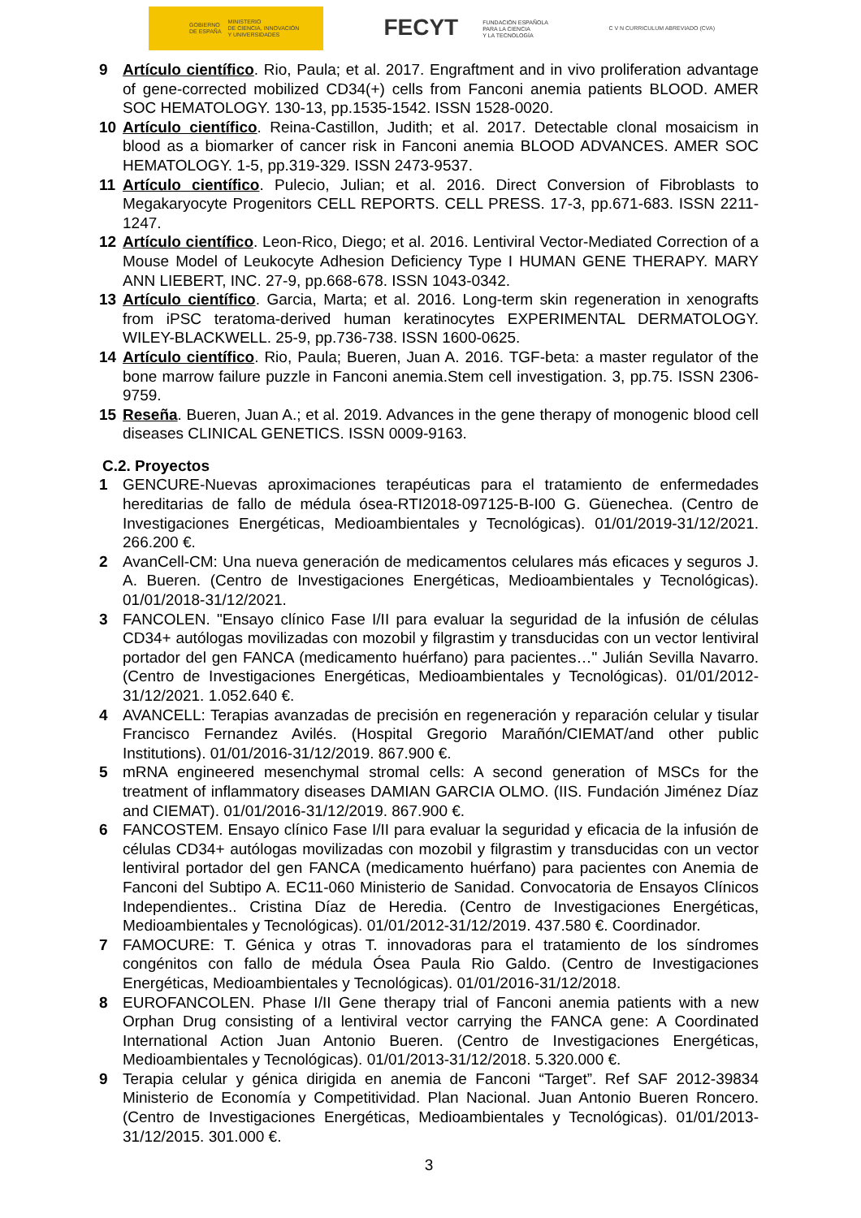GOBIERNO
DE ESPAÑA MINISTERIO
DE CIENCIA, INNOVACIÓN
Y UNIVERSIDADES
FECYT FUNDACIÓN ESPAÑOLA
PARA LA CIENCIA
Y LA TECNOLOGÍA
C V N CURRICULUM ABREVIADO (CVA)
9 Artículo científico. Rio, Paula; et al. 2017. Engraftment and in vivo proliferation advantage of gene-corrected mobilized CD34(+) cells from Fanconi anemia patients BLOOD. AMER SOC HEMATOLOGY. 130-13, pp.1535-1542. ISSN 1528-0020.
10 Artículo científico. Reina-Castillon, Judith; et al. 2017. Detectable clonal mosaicism in blood as a biomarker of cancer risk in Fanconi anemia BLOOD ADVANCES. AMER SOC HEMATOLOGY. 1-5, pp.319-329. ISSN 2473-9537.
11 Artículo científico. Pulecio, Julian; et al. 2016. Direct Conversion of Fibroblasts to Megakaryocyte Progenitors CELL REPORTS. CELL PRESS. 17-3, pp.671-683. ISSN 2211-1247.
12 Artículo científico. Leon-Rico, Diego; et al. 2016. Lentiviral Vector-Mediated Correction of a Mouse Model of Leukocyte Adhesion Deficiency Type I HUMAN GENE THERAPY. MARY ANN LIEBERT, INC. 27-9, pp.668-678. ISSN 1043-0342.
13 Artículo científico. Garcia, Marta; et al. 2016. Long-term skin regeneration in xenografts from iPSC teratoma-derived human keratinocytes EXPERIMENTAL DERMATOLOGY. WILEY-BLACKWELL. 25-9, pp.736-738. ISSN 1600-0625.
14 Artículo científico. Rio, Paula; Bueren, Juan A. 2016. TGF-beta: a master regulator of the bone marrow failure puzzle in Fanconi anemia.Stem cell investigation. 3, pp.75. ISSN 2306-9759.
15 Reseña. Bueren, Juan A.; et al. 2019. Advances in the gene therapy of monogenic blood cell diseases CLINICAL GENETICS. ISSN 0009-9163.
C.2. Proyectos
1 GENCURE-Nuevas aproximaciones terapéuticas para el tratamiento de enfermedades hereditarias de fallo de médula ósea-RTI2018-097125-B-I00 G. Güenechea. (Centro de Investigaciones Energéticas, Medioambientales y Tecnológicas). 01/01/2019-31/12/2021. 266.200 €.
2 AvanCell-CM: Una nueva generación de medicamentos celulares más eficaces y seguros J. A. Bueren. (Centro de Investigaciones Energéticas, Medioambientales y Tecnológicas). 01/01/2018-31/12/2021.
3 FANCOLEN. "Ensayo clínico Fase I/II para evaluar la seguridad de la infusión de células CD34+ autólogas movilizadas con mozobil y filgrastim y transducidas con un vector lentiviral portador del gen FANCA (medicamento huérfano) para pacientes…" Julián Sevilla Navarro. (Centro de Investigaciones Energéticas, Medioambientales y Tecnológicas). 01/01/2012-31/12/2021. 1.052.640 €.
4 AVANCELL: Terapias avanzadas de precisión en regeneración y reparación celular y tisular Francisco Fernandez Avilés. (Hospital Gregorio Marañón/CIEMAT/and other public Institutions). 01/01/2016-31/12/2019. 867.900 €.
5 mRNA engineered mesenchymal stromal cells: A second generation of MSCs for the treatment of inflammatory diseases DAMIAN GARCIA OLMO. (IIS. Fundación Jiménez Díaz and CIEMAT). 01/01/2016-31/12/2019. 867.900 €.
6 FANCOSTEM. Ensayo clínico Fase I/II para evaluar la seguridad y eficacia de la infusión de células CD34+ autólogas movilizadas con mozobil y filgrastim y transducidas con un vector lentiviral portador del gen FANCA (medicamento huérfano) para pacientes con Anemia de Fanconi del Subtipo A. EC11-060 Ministerio de Sanidad. Convocatoria de Ensayos Clínicos Independientes.. Cristina Díaz de Heredia. (Centro de Investigaciones Energéticas, Medioambientales y Tecnológicas). 01/01/2012-31/12/2019. 437.580 €. Coordinador.
7 FAMOCURE: T. Génica y otras T. innovadoras para el tratamiento de los síndromes congénitos con fallo de médula Ósea Paula Rio Galdo. (Centro de Investigaciones Energéticas, Medioambientales y Tecnológicas). 01/01/2016-31/12/2018.
8 EUROFANCOLEN. Phase I/II Gene therapy trial of Fanconi anemia patients with a new Orphan Drug consisting of a lentiviral vector carrying the FANCA gene: A Coordinated International Action Juan Antonio Bueren. (Centro de Investigaciones Energéticas, Medioambientales y Tecnológicas). 01/01/2013-31/12/2018. 5.320.000 €.
9 Terapia celular y génica dirigida en anemia de Fanconi “Target”. Ref SAF 2012-39834 Ministerio de Economía y Competitividad. Plan Nacional. Juan Antonio Bueren Roncero. (Centro de Investigaciones Energéticas, Medioambientales y Tecnológicas). 01/01/2013-31/12/2015. 301.000 €.
3